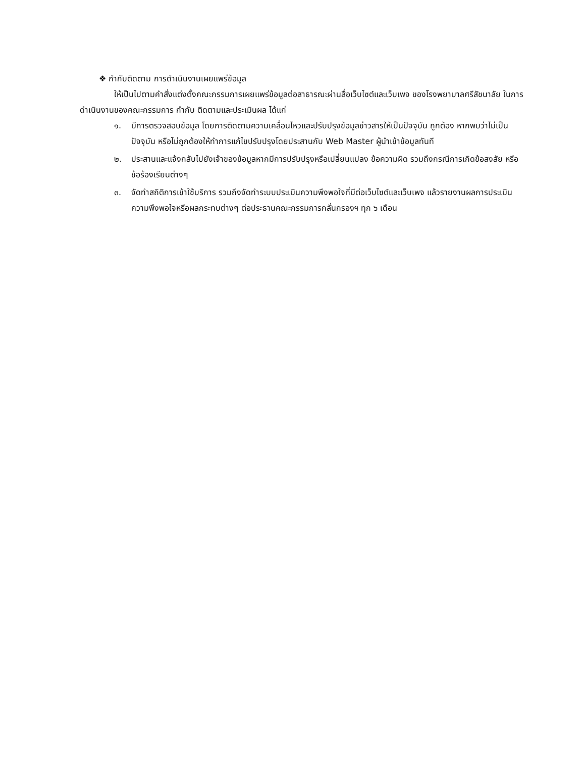❖ กำกับติดตาม การดำเนินงานเผยแพร่ข้อมูล
ให้เป็นไปตามคำสั่งแต่งตั้งคณะกรรมการเผยแพร่ข้อมูลต่อสาธารณะผ่านสื่อเว็บไซต์และเว็บเพจ ของโรงพยาบาลศรีสัชนาลัย ในการดำเนินงานของคณะกรรมการ กำกับ ติดตามและประเมินผล ได้แก่
๑. มีการตรวจสอบข้อมูล โดยการติดตามความเคลื่อนไหวและปรับปรุงข้อมูลข่าวสารให้เป็นปัจจุบัน ถูกต้อง หากพบว่าไม่เป็นปัจจุบัน หรือไม่ถูกต้องให้ทำการแก้ไขปรับปรุงโดยประสานกับ Web Master ผู้นำเข้าข้อมูลทันที
๒. ประสานและแจ้งกลับไปยังเจ้าของข้อมูลหากมีการปรับปรุงหรือเปลี่ยนแปลง ข้อความผิด รวมถึงกรณีการเกิดข้อสงสัย หรือข้อร้องเรียนต่างๆ
๓. จัดทำสถิติการเข้าใช้บริการ รวมถึงจัดทำระบบประเมินความพึงพอใจที่มีต่อเว็บไซต์และเว็บเพจ แล้วรายงานผลการประเมินความพึงพอใจหรือผลกระทบต่างๆ ต่อประธานคณะกรรมการกลั่นกรองฯ ทุก ๖ เดือน